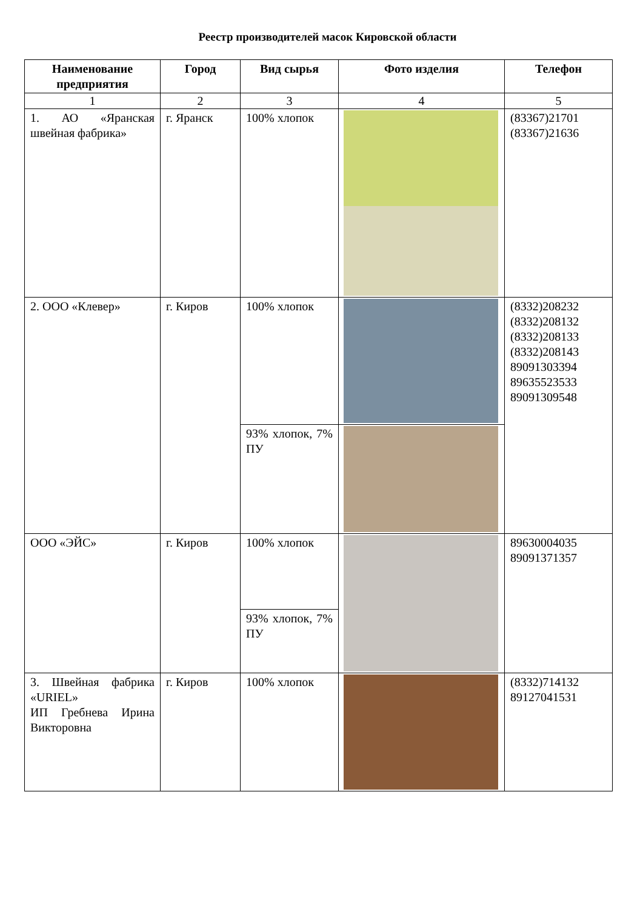Реестр производителей масок Кировской области
| Наименование предприятия | Город | Вид сырья | Фото изделия | Телефон |
| --- | --- | --- | --- | --- |
| 1 | 2 | 3 | 4 | 5 |
| 1. АО «Яранская швейная фабрика» | г. Яранск | 100% хлопок | | (83367)21701 (83367)21636 |
| 2. ООО «Клевер» | г. Киров | 100% хлопок | | (8332)208232 (8332)208132 (8332)208133 (8332)208143 89091303394 89635523533 89091309548 |
| | | 93% хлопок, 7% ПУ | | |
| ООО «ЭЙС» | г. Киров | 100% хлопок | | 89630004035 89091371357 |
| | | 93% хлопок, 7% ПУ | | |
| 3. Швейная фабрика «URIEL» ИП Гребнева Ирина Викторовна | г. Киров | 100% хлопок | | (8332)714132 89127041531 |